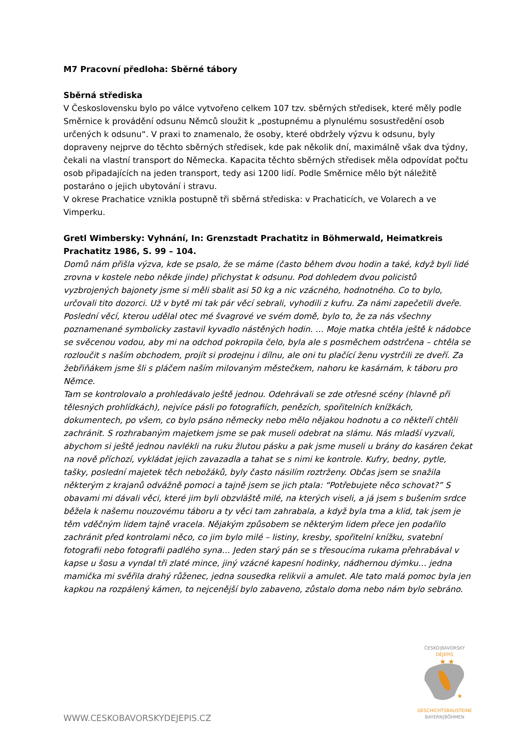M7 Pracovní předloha: Sběrné tábory
Sběrná střediska
V Československu bylo po válce vytvořeno celkem 107 tzv. sběrných středisek, které měly podle Směrnice k provádění odsunu Němců sloužit k „postupnému a plynulému sosustředění osob určených k odsunu“. V praxi to znamenalo, že osoby, které obdržely výzvu k odsunu, byly dopraveny nejprve do těchto sběrných středisek, kde pak několik dní, maximálně však dva týdny, čekali na vlastní transport do Německa. Kapacita těchto sběrných středisek měla odpovídat počtu osob připadajících na jeden transport, tedy asi 1200 lidí. Podle Směrnice mělo být náležitě postaráno o jejich ubytování i stravu.
V okrese Prachatice vznikla postupně tři sběrná střediska: v Prachaticích, ve Volarech a ve Vimperku.
Gretl Wimbersky: Vyhnání, In: Grenzstadt Prachatitz in Böhmerwald, Heimatkreis Prachatitz 1986, S. 99 – 104.
Domů nám přišla výzva, kde se psalo, že se máme (často během dvou hodin a také, když byli lidé zrovna v kostele nebo někde jinde) přichystat k odsunu. Pod dohledem dvou policistů vyzbrojených bajonety jsme si měli sbalit asi 50 kg a nic vzácného, hodnotného. Co to bylo, určovali tito dozorci. Už v bytě mi tak pár věcí sebrali, vyhodili z kufru. Za námi zapečetili dveře. Poslední věcí, kterou udělal otec mé švagrové ve svém domě, bylo to, že za nás všechny poznamenané symbolicky zastavil kyvadlo nástěných hodin. … Moje matka chtěla ještě k nádobce se svěcenou vodou, aby mi na odchod pokropila čelo, byla ale s posměchem odstrčena – chtěla se rozloučit s naším obchodem, projít si prodejnu i dílnu, ale oni tu plačící ženu vystrčili ze dveří. Za žebřiňákem jsme šli s pláčem naším milovaným městečkem, nahoru ke kasárnám, k táboru pro Němce.
Tam se kontrolovalo a prohledávalo ještě jednou. Odehrávali se zde otřesné scény (hlavně při tělesných prohlídkách), nejvíce pásli po fotografiích, penězích, spořitelních knížkách, dokumentech, po všem, co bylo psáno německy nebo mělo nějakou hodnotu a co někteří chtěli zachránit. S rozhrabaným majetkem jsme se pak museli odebrat na slámu. Nás mladší vyzvali, abychom si ještě jednou navlékli na ruku žlutou pásku a pak jsme museli u brány do kasáren čekat na nově příchozí, vykládat jejich zavazadla a tahat se s nimi ke kontrole. Kufry, bedny, pytle, tašky, poslední majetek těch nebožáků, byly často násilím roztrženy. Občas jsem se snažila některým z krajanů odvážně pomoci a tajně jsem se jich ptala: “Potřebujete něco schovat?” S obavami mi dávali věci, které jim byli obzvláště milé, na kterých viseli, a já jsem s bušením srdce běžela k našemu nouzovému táboru a ty věci tam zahrabala, a když byla tma a klid, tak jsem je těm vděčným lidem tajně vracela. Nějakým způsobem se některým lidem přece jen podařilo zachránit před kontrolami něco, co jim bylo milé – listiny, kresby, spořitelní knížku, svatební fotografii nebo fotografii padlého syna… Jeden starý pán se s třesoucíma rukama přehrabával v kapse u šosu a vyndal tři zlaté mince, jiný vzácné kapesní hodinky, nádhernou dýmku… jedna mamička mi svěřila drahý růženec, jedna sousedka relikvii a amulet. Ale tato malá pomoc byla jen kapkou na rozpálený kámen, to nejcenější bylo zabaveno, zůstalo doma nebo nám bylo sebráno.
WWW.CESKOBAVORSKYDEJEPIS.CZ
ČESKO|BAVORSKÝ
DĚJEPIS
★ ★
★
GESCHICHTSBAUSTEINE
BAYERN|BÖHMEN